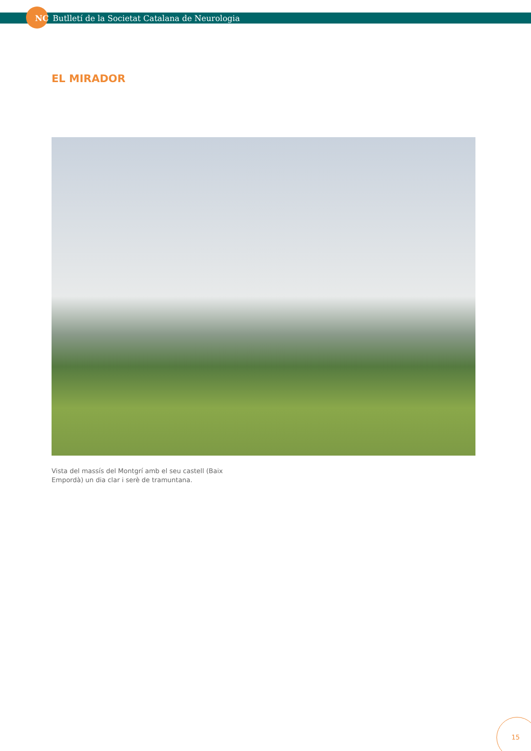NC Butlletí de la Societat Catalana de Neurologia
EL MIRADOR
Vista del massís del Montgrí amb el seu castell (Baix Empordà) un dia clar i serè de tramuntana.
15